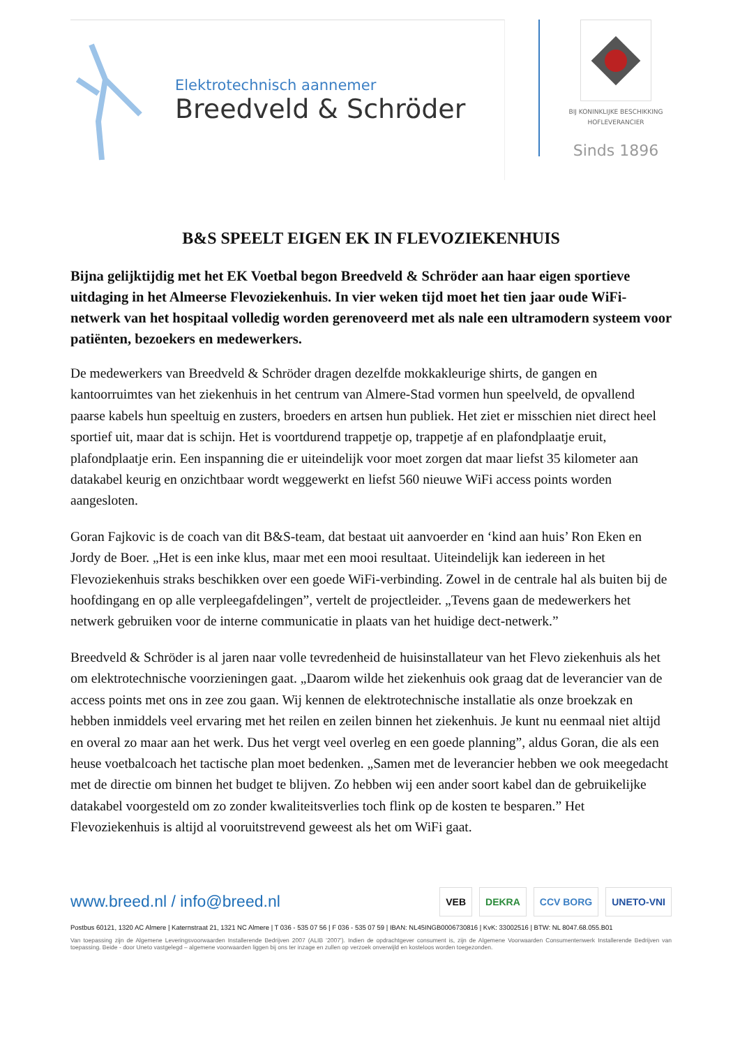Elektrotechnisch aannemer
Breedveld & Schröder
BIJ KONINKLIJKE BESCHIKKING
HOFLEVERANCIER
Sinds 1896
B&S SPEELT EIGEN EK IN FLEVOZIEKENHUIS
Bijna gelijktijdig met het EK Voetbal begon Breedveld & Schröder aan haar eigen sportieve uitdaging in het Almeerse Flevoziekenhuis. In vier weken tijd moet het tien jaar oude WiFi-netwerk van het hospitaal volledig worden gerenoveerd met als nale een ultramodern systeem voor patiënten, bezoekers en medewerkers.
De medewerkers van Breedveld & Schröder dragen dezelfde mokkakleurige shirts, de gangen en kantoorruimtes van het ziekenhuis in het centrum van Almere-Stad vormen hun speelveld, de opvallend paarse kabels hun speeltuig en zusters, broeders en artsen hun publiek. Het ziet er misschien niet direct heel sportief uit, maar dat is schijn. Het is voortdurend trappetje op, trappetje af en plafondplaatje eruit, plafondplaatje erin. Een inspanning die er uiteindelijk voor moet zorgen dat maar liefst 35 kilometer aan datakabel keurig en onzichtbaar wordt weggewerkt en liefst 560 nieuwe WiFi access points worden aangesloten.
Goran Fajkovic is de coach van dit B&S-team, dat bestaat uit aanvoerder en ‘kind aan huis’ Ron Eken en Jordy de Boer. „Het is een inke klus, maar met een mooi resultaat. Uiteindelijk kan iedereen in het Flevoziekenhuis straks beschikken over een goede WiFi-verbinding. Zowel in de centrale hal als buiten bij de hoofdingang en op alle verpleegafdelingen”, vertelt de projectleider. „Tevens gaan de medewerkers het netwerk gebruiken voor de interne communicatie in plaats van het huidige dect-netwerk.”
Breedveld & Schröder is al jaren naar volle tevredenheid de huisinstallateur van het Flevo ziekenhuis als het om elektrotechnische voorzieningen gaat. „Daarom wilde het ziekenhuis ook graag dat de leverancier van de access points met ons in zee zou gaan. Wij kennen de elektrotechnische installatie als onze broekzak en hebben inmiddels veel ervaring met het reilen en zeilen binnen het ziekenhuis. Je kunt nu eenmaal niet altijd en overal zo maar aan het werk. Dus het vergt veel overleg en een goede planning”, aldus Goran, die als een heuse voetbalcoach het tactische plan moet bedenken. „Samen met de leverancier hebben we ook meegedacht met de directie om binnen het budget te blijven. Zo hebben wij een ander soort kabel dan de gebruikelijke datakabel voorgesteld om zo zonder kwaliteitsverlies toch flink op de kosten te besparen.” Het Flevoziekenhuis is altijd al vooruitstrevend geweest als het om WiFi gaat.
www.breed.nl / info@breed.nl
VEB DEKRA CCV BORG UNETO-VNI
Postbus 60121, 1320 AC Almere | Katernstraat 21, 1321 NC Almere | T 036 - 535 07 56 | F 036 - 535 07 59 | IBAN: NL45INGB0006730816 | KvK: 33002516 | BTW: NL 8047.68.055.B01
Van toepassing zijn de Algemene Leveringsvoorwaarden Installerende Bedrijven 2007 (ALIB ’2007’). Indien de opdrachtgever consument is, zijn de Algemene Voorwaarden Consumentenwerk Installerende Bedrijven van toepassing. Beide - door Uneto vastgelegd – algemene voorwaarden liggen bij ons ter inzage en zullen op verzoek onverwijld en kosteloos worden toegezonden.